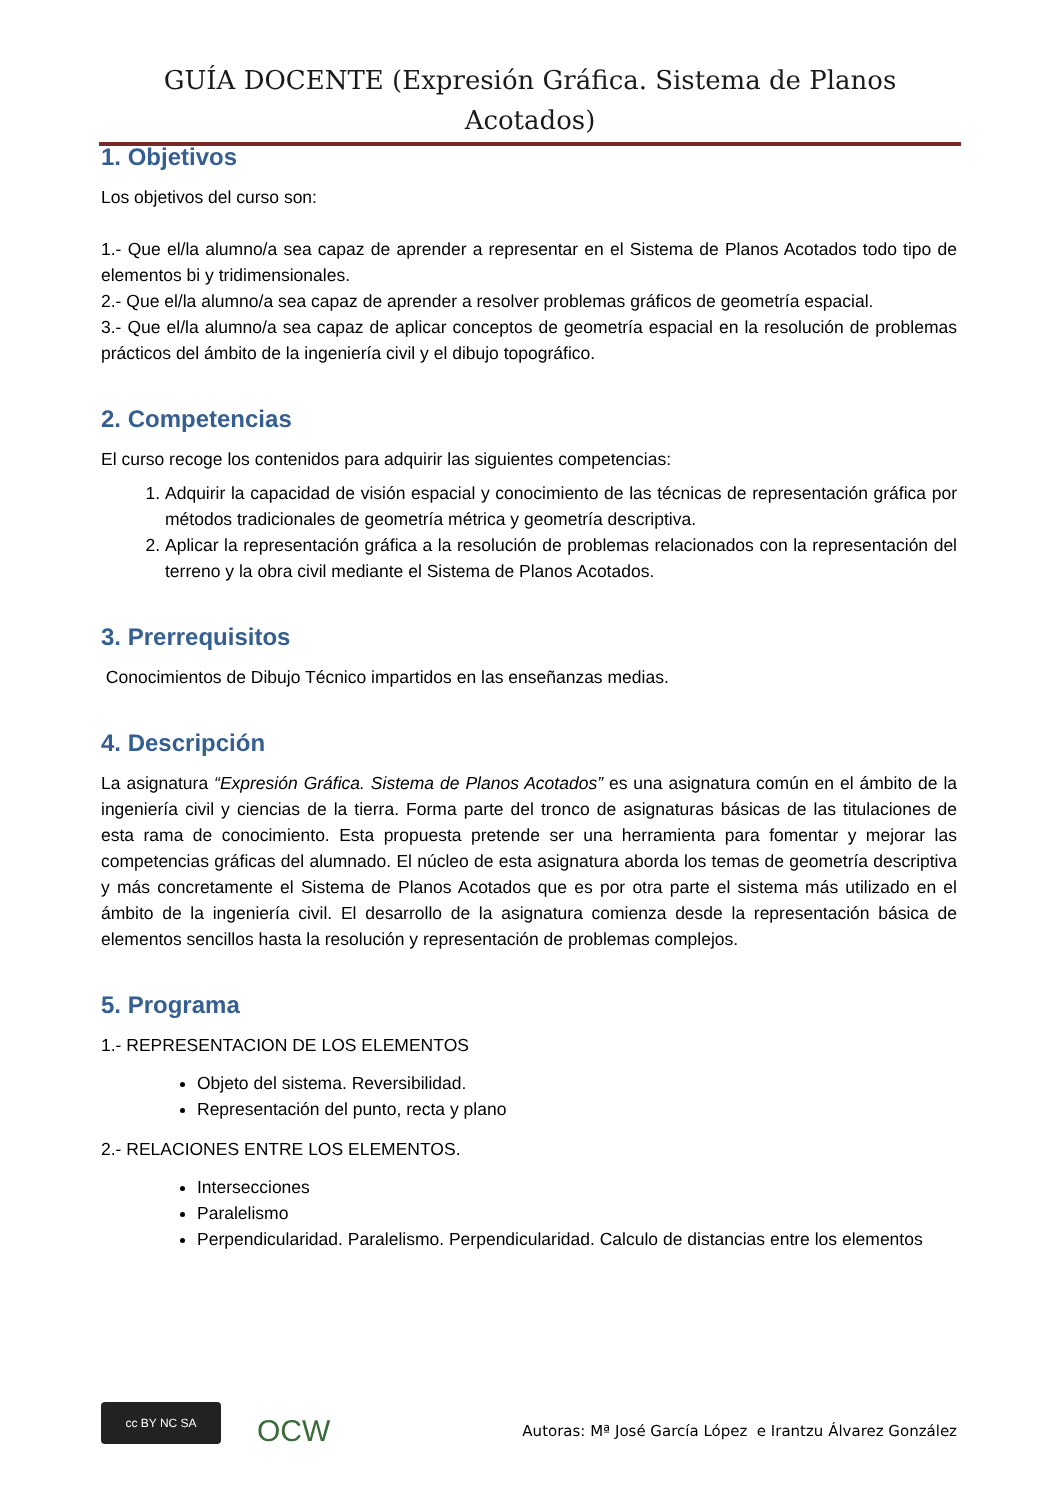GUÍA DOCENTE (Expresión Gráfica. Sistema de Planos Acotados)
1. Objetivos
Los objetivos del curso son:
1.- Que el/la alumno/a sea capaz de aprender a representar en el Sistema de Planos Acotados todo tipo de elementos bi y tridimensionales.
2.- Que el/la alumno/a sea capaz de aprender a resolver problemas gráficos de geometría espacial.
3.- Que el/la alumno/a sea capaz de aplicar conceptos de geometría espacial en la resolución de problemas prácticos del ámbito de la ingeniería civil y el dibujo topográfico.
2. Competencias
El curso recoge los contenidos para adquirir las siguientes competencias:
1. Adquirir la capacidad de visión espacial y conocimiento de las técnicas de representación gráfica por métodos tradicionales de geometría métrica y geometría descriptiva.
2. Aplicar la representación gráfica a la resolución de problemas relacionados con la representación del terreno y la obra civil mediante el Sistema de Planos Acotados.
3. Prerrequisitos
Conocimientos de Dibujo Técnico impartidos en las enseñanzas medias.
4. Descripción
La asignatura “Expresión Gráfica. Sistema de Planos Acotados” es una asignatura común en el ámbito de la ingeniería civil y ciencias de la tierra. Forma parte del tronco de asignaturas básicas de las titulaciones de esta rama de conocimiento. Esta propuesta pretende ser una herramienta para fomentar y mejorar las competencias gráficas del alumnado. El núcleo de esta asignatura aborda los temas de geometría descriptiva y más concretamente el Sistema de Planos Acotados que es por otra parte el sistema más utilizado en el ámbito de la ingeniería civil. El desarrollo de la asignatura comienza desde la representación básica de elementos sencillos hasta la resolución y representación de problemas complejos.
5. Programa
1.- REPRESENTACION DE LOS ELEMENTOS
Objeto del sistema. Reversibilidad.
Representación del punto, recta y plano
2.- RELACIONES ENTRE LOS ELEMENTOS.
Intersecciones
Paralelismo
Perpendicularidad. Paralelismo. Perpendicularidad. Calculo de distancias entre los elementos
cc BY NC SA
OCW
Autoras: Mª José García López e Irantzu Álvarez González